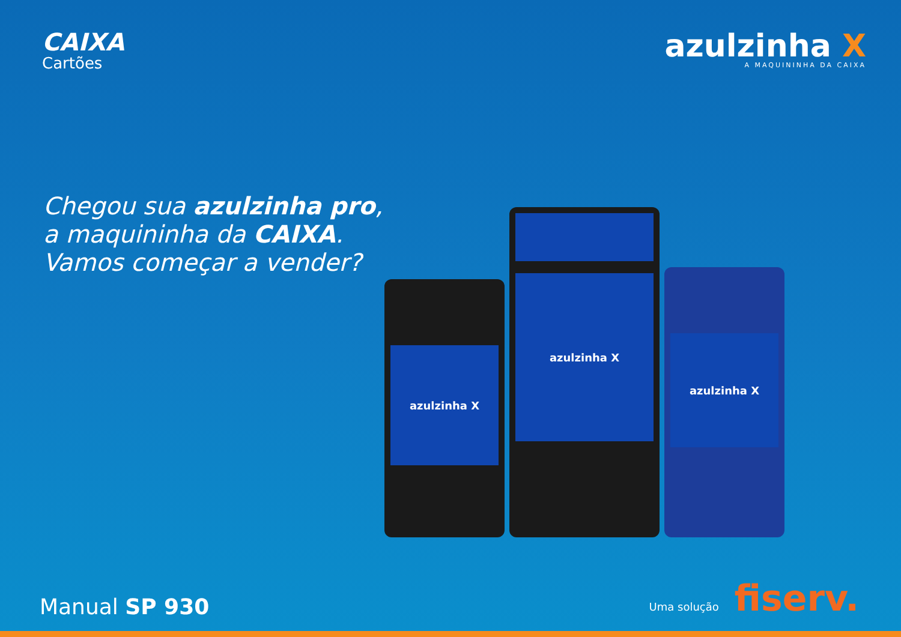CAIXA
Cartões
azulzinha X
A MAQUININHA DA CAIXA
Chegou sua azulzinha pro,
a maquininha da CAIXA.
Vamos começar a vender?
azulzinha X
azulzinha X
azulzinha X
Manual SP 930
Uma solução fiserv.